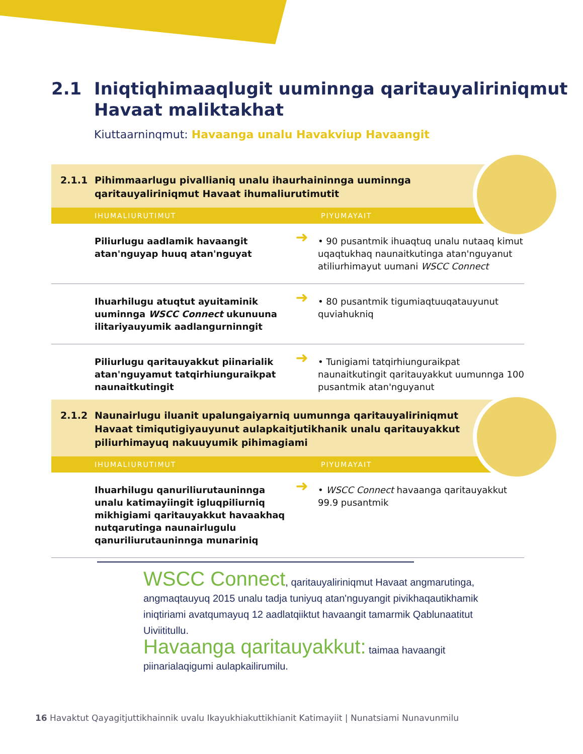2.1 Iniqtiqhimaaqlugit uuminnga qaritauyaliriniqmut
Havaat maliktakhat
Kiuttaarninqmut: Havaanga unalu Havakviup Havaangit
2.1.1 Pihimmaarlugu pivallianiq unalu ihaurhaininnga uuminnga
qaritauyaliriniqmut Havaat ihumaliurutimutit
IHUMALIURUTIMUT PIYUMAYAIT
| Piliurlugu aadlamik havaangit atan'nguyap huuq atan'nguyat | ➜ | • 90 pusantmik ihuaqtuq unalu nutaaq kimut uqaqtukhaq naunaitkutinga atan'nguyanut atiliurhimayut uumani WSCC Connect |
| Ihuarhilugu atuqtut ayuitaminik uuminnga WSCC Connect ukunuuna ilitariyauyumik aadlangurninngit | ➜ | • 80 pusantmik tigumiaqtuuqatauyunut quviahukniq |
| Piliurlugu qaritauyakkut piinarialik atan'nguyamut tatqirhiunguraikpat naunaitkutingit | ➜ | • Tunigiami tatqirhiunguraikpat naunaitkutingit qaritauyakkut uumunnga 100 pusantmik atan'nguyanut |
2.1.2 Naunairlugu iluanit upalungaiyarniq uumunnga qaritauyaliriniqmut
Havaat timiqutigiyauyunut aulapkaitjutikhanik unalu qaritauyakkut
piliurhimayuq nakuuyumik pihimagiami
IHUMALIURUTIMUT PIYUMAYAIT
| Ihuarhilugu qanuriliurutauninnga unalu katimayiingit igluqpiliurniq mikhigiami qaritauyakkut havaakhaq nutqarutinga naunairlugulu qanuriliurutauninnga munariniq | ➜ | • WSCC Connect havaanga qaritauyakkut 99.9 pusantmik |
WSCC Connect, qaritauyaliriniqmut Havaat angmarutinga, angmaqtauyuq 2015 unalu tadja tuniyuq atan'nguyangit pivikhaqautikhamik iniqtiriami avatqumayuq 12 aadlatqiiktut havaangit tamarmik Qablunaatitut Uiviititullu.
Havaanga qaritauyakkut: taimaa havaangit piinarialaqigumi aulapkailirumilu.
16 Havaktut Qayagitjuttikhainnik uvalu Ikayukhiakuttikhianit Katimayiit | Nunatsiami Nunavunmilu